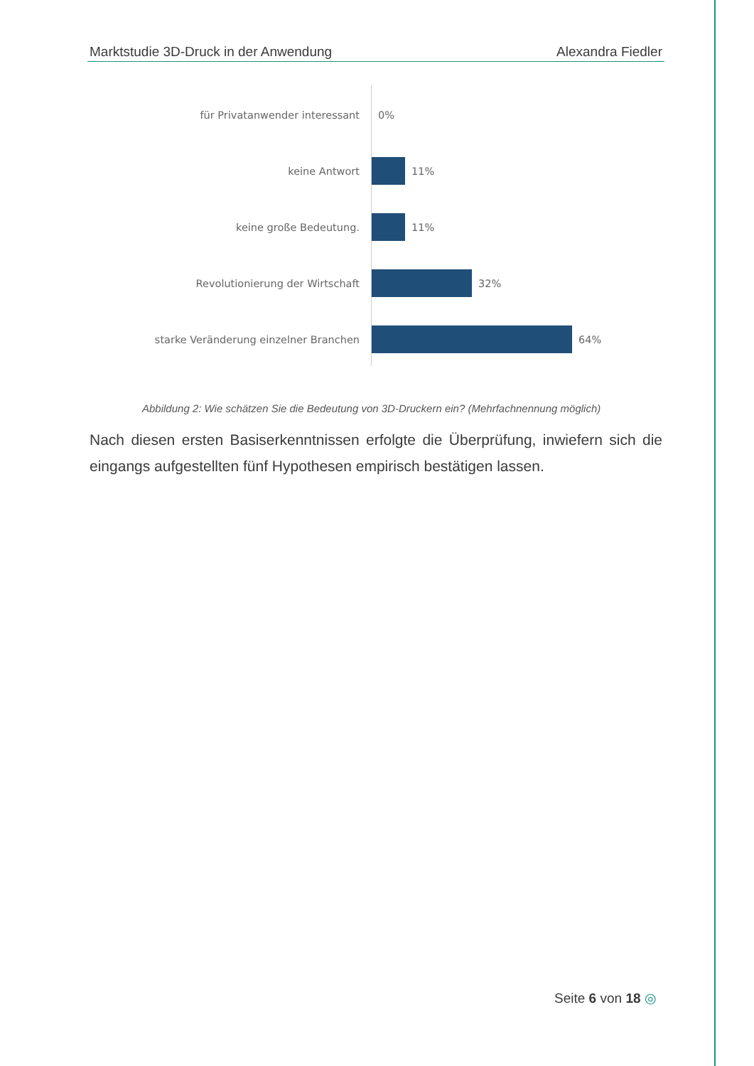Marktstudie 3D-Druck in der Anwendung Alexandra Fiedler
für Privatanwender interessant 0%
keine Antwort 11%
keine große Bedeutung. 11%
Revolutionierung der Wirtschaft 32%
starke Veränderung einzelner Branchen 64%
Abbildung 2: Wie schätzen Sie die Bedeutung von 3D-Druckern ein? (Mehrfachnennung möglich)
Nach diesen ersten Basiserkenntnissen erfolgte die Überprüfung, inwiefern sich die eingangs aufgestellten fünf Hypothesen empirisch bestätigen lassen.
Seite 6 von 18 ◎